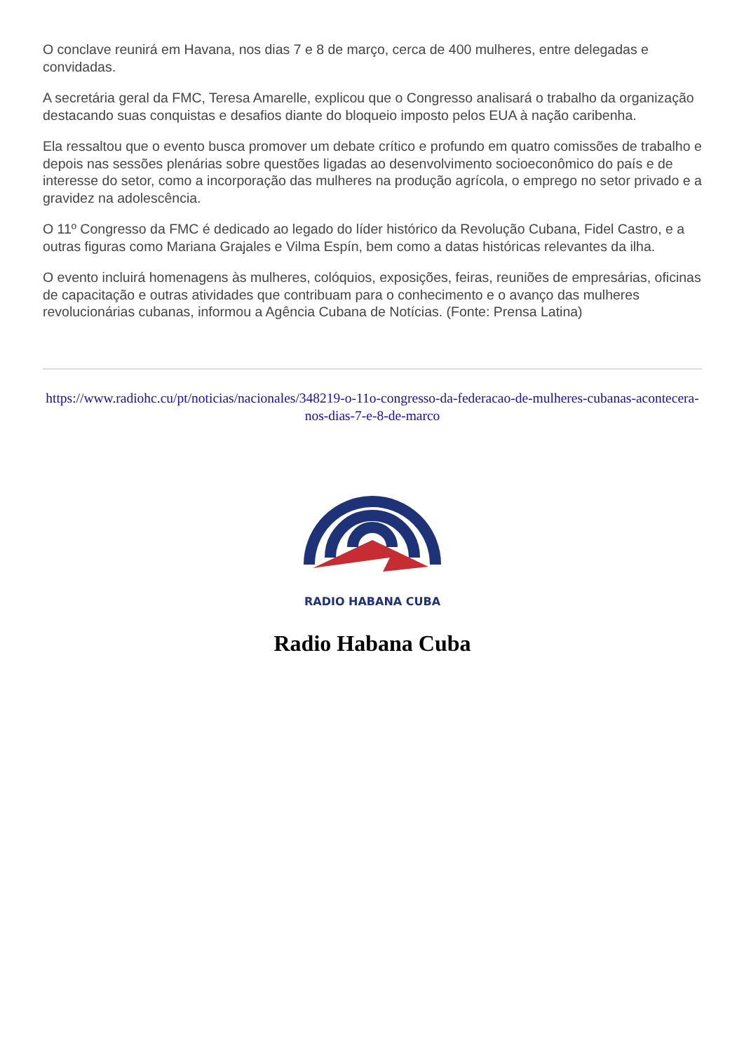O conclave reunirá em Havana, nos dias 7 e 8 de março, cerca de 400 mulheres, entre delegadas e convidadas.
A secretária geral da FMC, Teresa Amarelle, explicou que o Congresso analisará o trabalho da organização destacando suas conquistas e desafios diante do bloqueio imposto pelos EUA à nação caribenha.
Ela ressaltou que o evento busca promover um debate crítico e profundo em quatro comissões de trabalho e depois nas sessões plenárias sobre questões ligadas ao desenvolvimento socioeconômico do país e de interesse do setor, como a incorporação das mulheres na produção agrícola, o emprego no setor privado e a gravidez na adolescência.
O 11º Congresso da FMC é dedicado ao legado do líder histórico da Revolução Cubana, Fidel Castro, e a outras figuras como Mariana Grajales e Vilma Espín, bem como a datas históricas relevantes da ilha.
O evento incluirá homenagens às mulheres, colóquios, exposições, feiras, reuniões de empresárias, oficinas de capacitação e outras atividades que contribuam para o conhecimento e o avanço das mulheres revolucionárias cubanas, informou a Agência Cubana de Notícias. (Fonte: Prensa Latina)
https://www.radiohc.cu/pt/noticias/nacionales/348219-o-11o-congresso-da-federacao-de-mulheres-cubanas-acontecera-nos-dias-7-e-8-de-marco
RADIO HABANA CUBA
Radio Habana Cuba